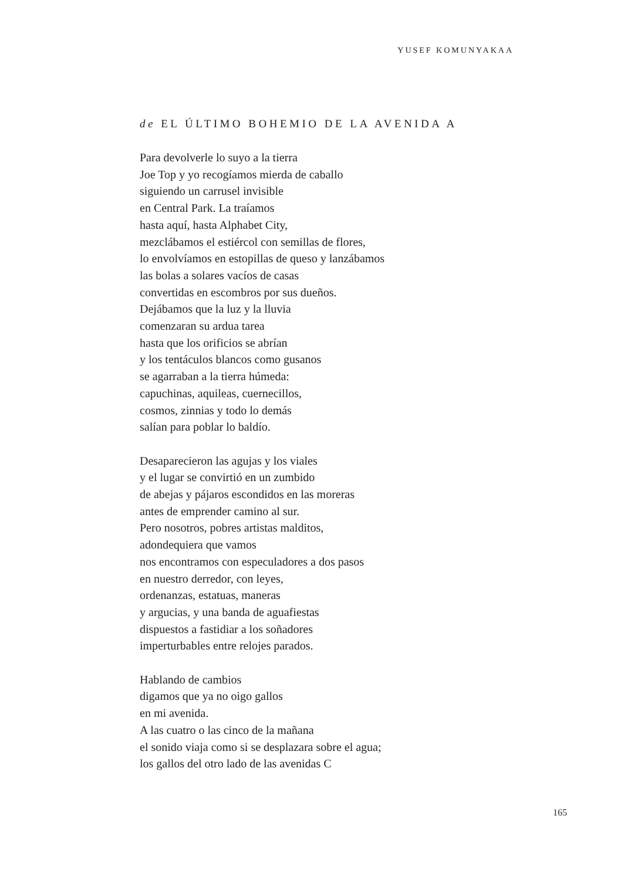YUSEF KOMUNYAKAA
de EL ÚLTIMO BOHEMIO DE LA AVENIDA A
Para devolverle lo suyo a la tierra
Joe Top y yo recogíamos mierda de caballo
siguiendo un carrusel invisible
en Central Park. La traíamos
hasta aquí, hasta Alphabet City,
mezclábamos el estiércol con semillas de flores,
lo envolvíamos en estopillas de queso y lanzábamos
las bolas a solares vacíos de casas
convertidas en escombros por sus dueños.
Dejábamos que la luz y la lluvia
comenzaran su ardua tarea
hasta que los orificios se abrían
y los tentáculos blancos como gusanos
se agarraban a la tierra húmeda:
capuchinas, aquileas, cuernecillos,
cosmos, zinnias y todo lo demás
salían para poblar lo baldío.
Desaparecieron las agujas y los viales
y el lugar se convirtió en un zumbido
de abejas y pájaros escondidos en las moreras
antes de emprender camino al sur.
Pero nosotros, pobres artistas malditos,
adondequiera que vamos
nos encontramos con especuladores a dos pasos
en nuestro derredor, con leyes,
ordenanzas, estatuas, maneras
y argucias, y una banda de aguafiestas
dispuestos a fastidiar a los soñadores
imperturbables entre relojes parados.
Hablando de cambios
digamos que ya no oigo gallos
en mi avenida.
A las cuatro o las cinco de la mañana
el sonido viaja como si se desplazara sobre el agua;
los gallos del otro lado de las avenidas C
165